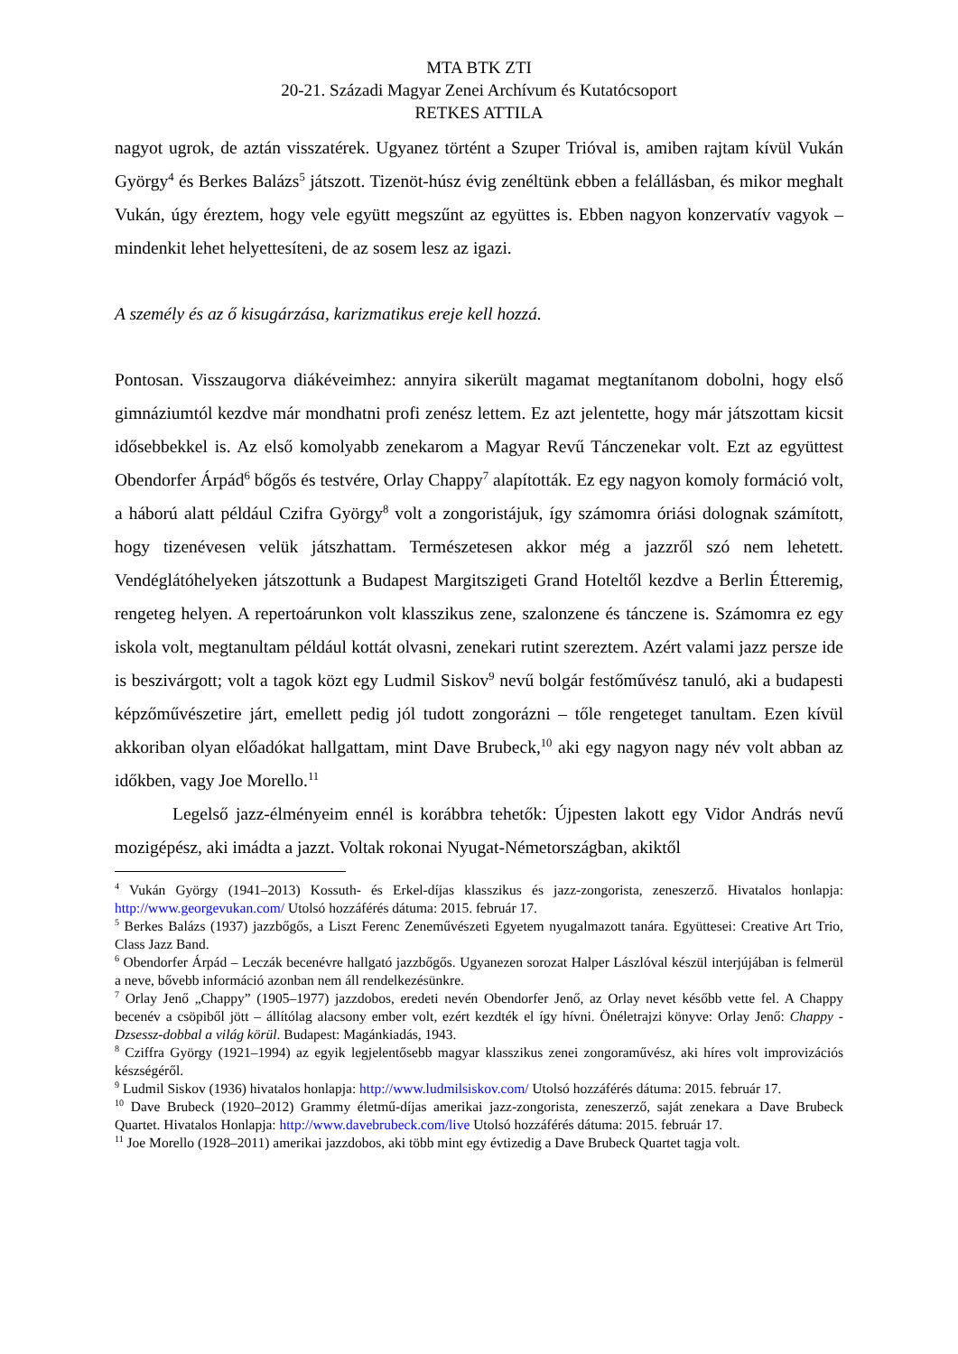MTA BTK ZTI
20-21. Századi Magyar Zenei Archívum és Kutatócsoport
RETKES ATTILA
nagyot ugrok, de aztán visszatérek. Ugyanez történt a Szuper Trióval is, amiben rajtam kívül Vukán György<sup>4</sup> és Berkes Balázs<sup>5</sup> játszott. Tizenöt-húsz évig zenéltünk ebben a felállásban, és mikor meghalt Vukán, úgy éreztem, hogy vele együtt megszűnt az együttes is. Ebben nagyon konzervatív vagyok – mindenkit lehet helyettesíteni, de az sosem lesz az igazi.
A személy és az ő kisugárzása, karizmatikus ereje kell hozzá.
Pontosan. Visszaugorva diákéveimhez: annyira sikerült magamat megtanítanom dobolni, hogy első gimnáziumtól kezdve már mondhatni profi zenész lettem. Ez azt jelentette, hogy már játszottam kicsit idősebbekkel is. Az első komolyabb zenekarom a Magyar Revű Tánczenekar volt. Ezt az együttest Obendorfer Árpád<sup>6</sup> bőgős és testvére, Orlay Chappy<sup>7</sup> alapították. Ez egy nagyon komoly formáció volt, a háború alatt például Czifra György<sup>8</sup> volt a zongoristájuk, így számomra óriási dolognak számított, hogy tizenévesen velük játszhattam. Természetesen akkor még a jazzről szó nem lehetett. Vendéglátóhelyeken játszottunk a Budapest Margitszigeti Grand Hoteltől kezdve a Berlin Étteremig, rengeteg helyen. A repertoárunkon volt klasszikus zene, szalonzene és tánczene is. Számomra ez egy iskola volt, megtanultam például kottát olvasni, zenekari rutint szereztem. Azért valami jazz persze ide is beszivárgott; volt a tagok közt egy Ludmil Siskov<sup>9</sup> nevű bolgár festőművész tanuló, aki a budapesti képzőművészetire járt, emellett pedig jól tudott zongorázni – tőle rengeteget tanultam. Ezen kívül akkoriban olyan előadókat hallgattam, mint Dave Brubeck,<sup>10</sup> aki egy nagyon nagy név volt abban az időkben, vagy Joe Morello.<sup>11</sup>
Legelső jazz-élményeim ennél is korábbra tehetők: Újpesten lakott egy Vidor András nevű mozigépész, aki imádta a jazzt. Voltak rokonai Nyugat-Németországban, akiktől
<sup>4</sup> Vukán György (1941–2013) Kossuth- és Erkel-díjas klasszikus és jazz-zongorista, zeneszerző. Hivatalos honlapja: http://www.georgevukan.com/ Utolsó hozzáférés dátuma: 2015. február 17.
<sup>5</sup> Berkes Balázs (1937) jazzbőgős, a Liszt Ferenc Zeneművészeti Egyetem nyugalmazott tanára. Együttesei: Creative Art Trio, Class Jazz Band.
<sup>6</sup> Obendorfer Árpád – Leczák becenévre hallgató jazzbőgős. Ugyanezen sorozat Halper Lászlóval készül interjújában is felmerül a neve, bővebb információ azonban nem áll rendelkezésünkre.
<sup>7</sup> Orlay Jenő „Chappy” (1905–1977) jazzdobos, eredeti nevén Obendorfer Jenő, az Orlay nevet később vette fel. A Chappy becenév a csöpiből jött – állítólag alacsony ember volt, ezért kezdték el így hívni. Önéletrajzi könyve: Orlay Jenő: Chappy - Dzsessz-dobbal a világ körül. Budapest: Magánkiadás, 1943.
<sup>8</sup> Cziffra György (1921–1994) az egyik legjelentősebb magyar klasszikus zenei zongoraművész, aki híres volt improvizációs készségéről.
<sup>9</sup> Ludmil Siskov (1936) hivatalos honlapja: http://www.ludmilsiskov.com/ Utolsó hozzáférés dátuma: 2015. február 17.
<sup>10</sup> Dave Brubeck (1920–2012) Grammy életmű-díjas amerikai jazz-zongorista, zeneszerző, saját zenekara a Dave Brubeck Quartet. Hivatalos Honlapja: http://www.davebrubeck.com/live Utolsó hozzáférés dátuma: 2015. február 17.
<sup>11</sup> Joe Morello (1928–2011) amerikai jazzdobos, aki több mint egy évtizedig a Dave Brubeck Quartet tagja volt.